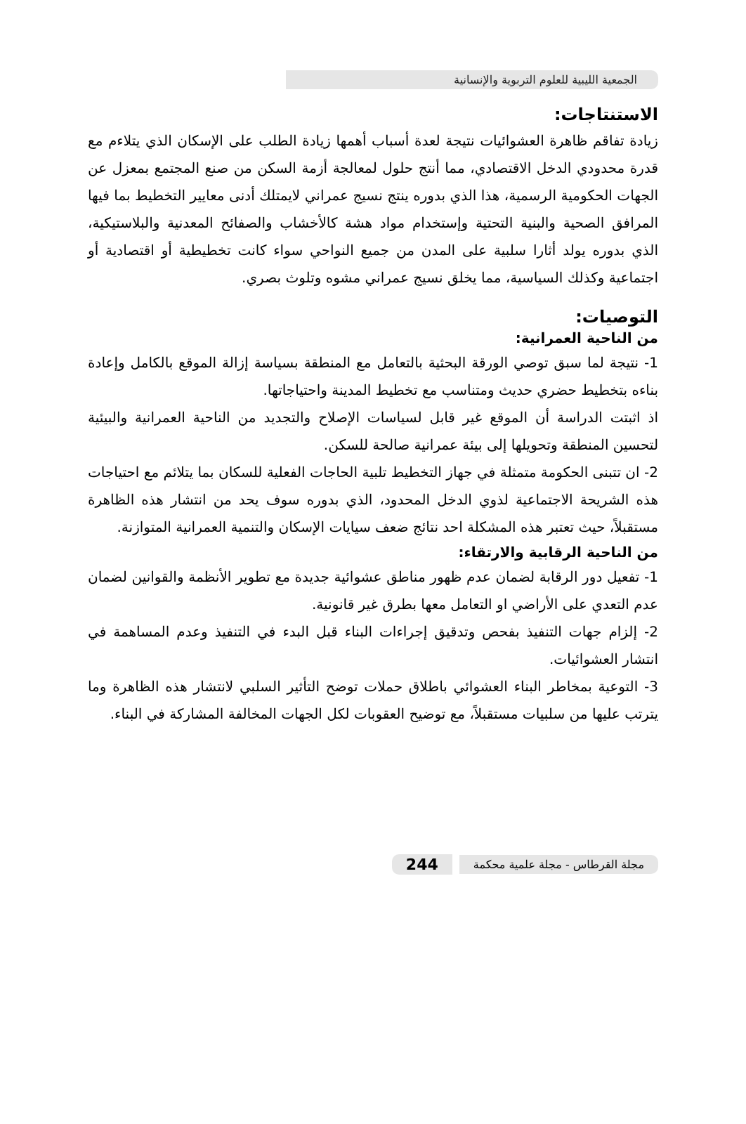الجمعية الليبية للعلوم التربوية والإنسانية
الاستنتاجات:
زيادة تفاقم ظاهرة العشوائيات نتيجة لعدة أسباب أهمها زيادة الطلب على الإسكان الذي يتلاءم مع قدرة محدودي الدخل الاقتصادي، مما أنتج حلول لمعالجة أزمة السكن من صنع المجتمع بمعزل عن الجهات الحكومية الرسمية، هذا الذي بدوره ينتج نسيج عمراني لايمتلك أدنى معايير التخطيط بما فيها المرافق الصحية والبنية التحتية وإستخدام مواد هشة كالأخشاب والصفائح المعدنية والبلاستيكية، الذي بدوره يولد أثارا سلبية على المدن من جميع النواحي سواء كانت تخطيطية أو اقتصادية أو اجتماعية وكذلك السياسية، مما يخلق نسيج عمراني مشوه وتلوث بصري.
التوصيات:
من الناحية العمرانية:
1- نتيجة لما سبق توصي الورقة البحثية بالتعامل مع المنطقة بسياسة إزالة الموقع بالكامل وإعادة بناءه بتخطيط حضري حديث ومتناسب مع تخطيط المدينة واحتياجاتها.
اذ اثبتت الدراسة أن الموقع غير قابل لسياسات الإصلاح والتجديد من الناحية العمرانية والبيئية لتحسين المنطقة وتحويلها إلى بيئة عمرانية صالحة للسكن.
2- ان تتبنى الحكومة متمثلة في جهاز التخطيط تلبية الحاجات الفعلية للسكان بما يتلائم مع احتياجات هذه الشريحة الاجتماعية لذوي الدخل المحدود، الذي بدوره سوف يحد من انتشار هذه الظاهرة مستقبلاً، حيث تعتبر هذه المشكلة احد نتائج ضعف سيايات الإسكان والتنمية العمرانية المتوازنة.
من الناحية الرقابية والارتقاء:
1- تفعيل دور الرقابة لضمان عدم ظهور مناطق عشوائية جديدة مع تطوير الأنظمة والقوانين لضمان عدم التعدي على الأراضي او التعامل معها بطرق غير قانونية.
2- إلزام جهات التنفيذ بفحص وتدقيق إجراءات البناء قبل البدء في التنفيذ وعدم المساهمة في انتشار العشوائيات.
3- التوعية بمخاطر البناء العشوائي باطلاق حملات توضح التأثير السلبي لانتشار هذه الظاهرة وما يترتب عليها من سلبيات مستقبلاً، مع توضيح العقوبات لكل الجهات المخالفة المشاركة في البناء.
مجلة القرطاس - مجلة علمية محكمة 244